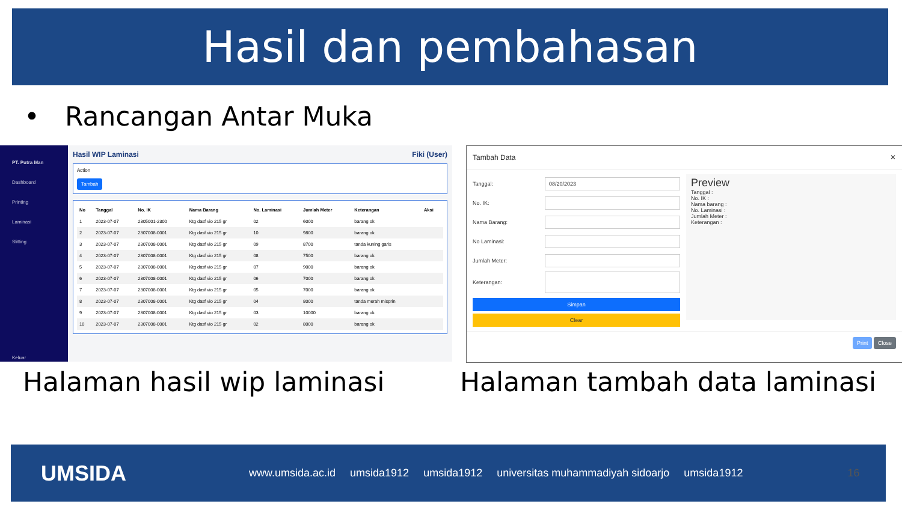Hasil dan pembahasan
• Rancangan Antar Muka
PT. Putra Man
Dashboard
Printing
Laminasi
Slitting
Keluar
Hasil WIP Laminasi Fiki (User)
Action
Tambah
| No | Tanggal | No. IK | Nama Barang | No. Laminasi | Jumlah Meter | Keterangan | Aksi |
| --- | --- | --- | --- | --- | --- | --- | --- |
| 1 | 2023-07-07 | 2305001-2300 | Ktg dasf vio 215 gr | 02 | 6000 | barang ok | |
| 2 | 2023-07-07 | 2307008-0001 | Ktg dasf vio 215 gr | 10 | 9800 | barang ok | |
| 3 | 2023-07-07 | 2307008-0001 | Ktg dasf vio 215 gr | 09 | 8700 | tanda kuning garis | |
| 4 | 2023-07-07 | 2307008-0001 | Ktg dasf vio 215 gr | 08 | 7500 | barang ok | |
| 5 | 2023-07-07 | 2307008-0001 | Ktg dasf vio 215 gr | 07 | 9000 | barang ok | |
| 6 | 2023-07-07 | 2307008-0001 | Ktg dasf vio 215 gr | 06 | 7000 | barang ok | |
| 7 | 2023-07-07 | 2307008-0001 | Ktg dasf vio 215 gr | 05 | 7000 | barang ok | |
| 8 | 2023-07-07 | 2307008-0001 | Ktg dasf vio 215 gr | 04 | 8000 | tanda merah misprin | |
| 9 | 2023-07-07 | 2307008-0001 | Ktg dasf vio 215 gr | 03 | 10000 | barang ok | |
| 10 | 2023-07-07 | 2307008-0001 | Ktg dasf vio 215 gr | 02 | 8000 | barang ok | |
Tambah Data ✕
Tanggal:
08/20/2023
No. IK:
Nama Barang:
No Laminasi:
Jumlah Meter:
Keterangan:
Simpan
Clear
Preview
Tanggal :
No. IK :
Nama barang :
No. Laminasi :
Jumlah Meter :
Keterangan :
Print Close
Halaman hasil wip laminasi Halaman tambah data laminasi
UMSIDA www.umsida.ac.id umsida1912 umsida1912 universitas muhammadiyah sidoarjo umsida1912 16